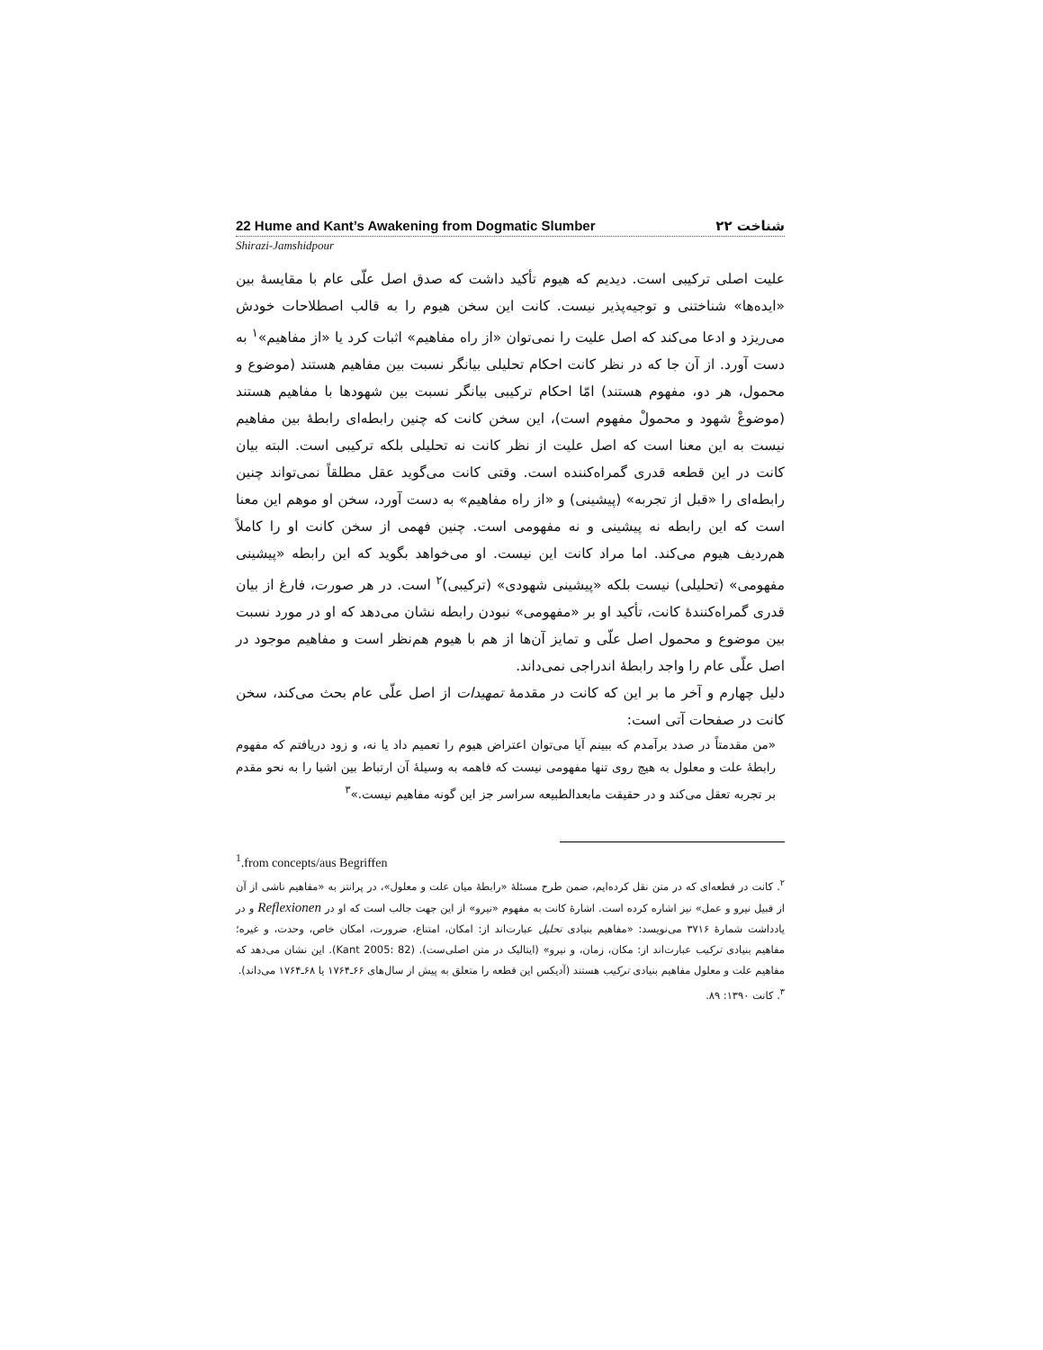22 Hume and Kant’s Awakening from Dogmatic Slumber ۲۲ شناخت
Shirazi-Jamshidpour
علیت اصلی ترکیبی است. دیدیم که هیوم تأکید داشت که صدق اصل علّی عام با مقایسهٔ بین «ایده‌ها» شناختنی و توجیه‌پذیر نیست. کانت این سخن هیوم را به قالب اصطلاحات خودش می‌ریزد و ادعا می‌کند که اصل علیت را نمی‌توان «از راه مفاهیم» اثبات کرد یا «از مفاهیم»<sup>۱</sup> به دست آورد. از آن جا که در نظر کانت احکام تحلیلی بیانگر نسبت بین مفاهیم هستند (موضوع و محمول، هر دو، مفهوم هستند) امّا احکام ترکیبی بیانگر نسبت بین شهودها با مفاهیم هستند (موضوعْ شهود و محمولْ مفهوم است)، این سخن کانت که چنین رابطه‌ای رابطهٔ بین مفاهیم نیست به این معنا است که اصل علیت از نظر کانت نه تحلیلی بلکه ترکیبی است. البته بیان کانت در این قطعه قدری گمراه‌کننده است. وقتی کانت می‌گوید عقل مطلقاً نمی‌تواند چنین رابطه‌ای را «قبل از تجربه» (پیشینی) و «از راه مفاهیم» به دست آورد، سخن او موهم این معنا است که این رابطه نه پیشینی و نه مفهومی است. چنین فهمی از سخن کانت او را کاملاً هم‌ردیف هیوم می‌کند. اما مراد کانت این نیست. او می‌خواهد بگوید که این رابطه «پیشینی مفهومی» (تحلیلی) نیست بلکه «پیشینی شهودی» (ترکیبی)<sup>۲</sup> است. در هر صورت، فارغ از بیان قدری گمراه‌کنندهٔ کانت، تأکید او بر «مفهومی» نبودن رابطه نشان می‌دهد که او در مورد نسبت بین موضوع و محمول اصل علّی و تمایز آن‌ها از هم با هیوم هم‌نظر است و مفاهیم موجود در اصل علّی عام را واجد رابطهٔ اندراجی نمی‌داند.
دلیل چهارم و آخر ما بر این که کانت در مقدمهٔ تمهیدات از اصل علّی عام بحث می‌کند، سخن کانت در صفحات آتی است:
«من مقدمتاً در صدد برآمدم که ببینم آیا می‌توان اعتراض هیوم را تعمیم داد یا نه، و زود دریافتم که مفهوم رابطهٔ علت و معلول به هیچ روی تنها مفهومی نیست که فاهمه به وسیلهٔ آن ارتباط بین اشیا را به نحو مقدم بر تجربه تعقل می‌کند و در حقیقت مابعدالطبیعه سراسر جز این گونه مفاهیم نیست.»<sup>۳</sup>
<sup>1</sup>.from concepts/aus Begriffen
<sup>۲</sup>. کانت در قطعه‌ای که در متن نقل کرده‌ایم، ضمن طرح مسئلهٔ «رابطهٔ میان علت و معلول»، در پرانتز به «مفاهیم ناشی از آن از قبیل نیرو و عمل» نیز اشاره کرده است. اشارهٔ کانت به مفهوم «نیرو» از این جهت جالب است که او در Reflexionen و در یادداشت شمارهٔ ۳۷۱۶ می‌نویسد: «مفاهیم بنیادی تحلیل عبارت‌اند از: امکان، امتناع، ضرورت، امکان خاص، وحدت، و غیره؛ مفاهیم بنیادی ترکیب عبارت‌اند از: مکان، زمان، و نیرو» (ایتالیک در متن اصلی‌ست). (Kant 2005: 82). این نشان می‌دهد که مفاهیم علت و معلول مفاهیم بنیادی ترکیب هستند (آدیکس این قطعه را متعلق به پیش از سال‌های ۶۶ـ۱۷۶۴ یا ۶۸ـ۱۷۶۴ می‌داند).
<sup>۳</sup>. کانت ۱۳۹۰: ۸۹.